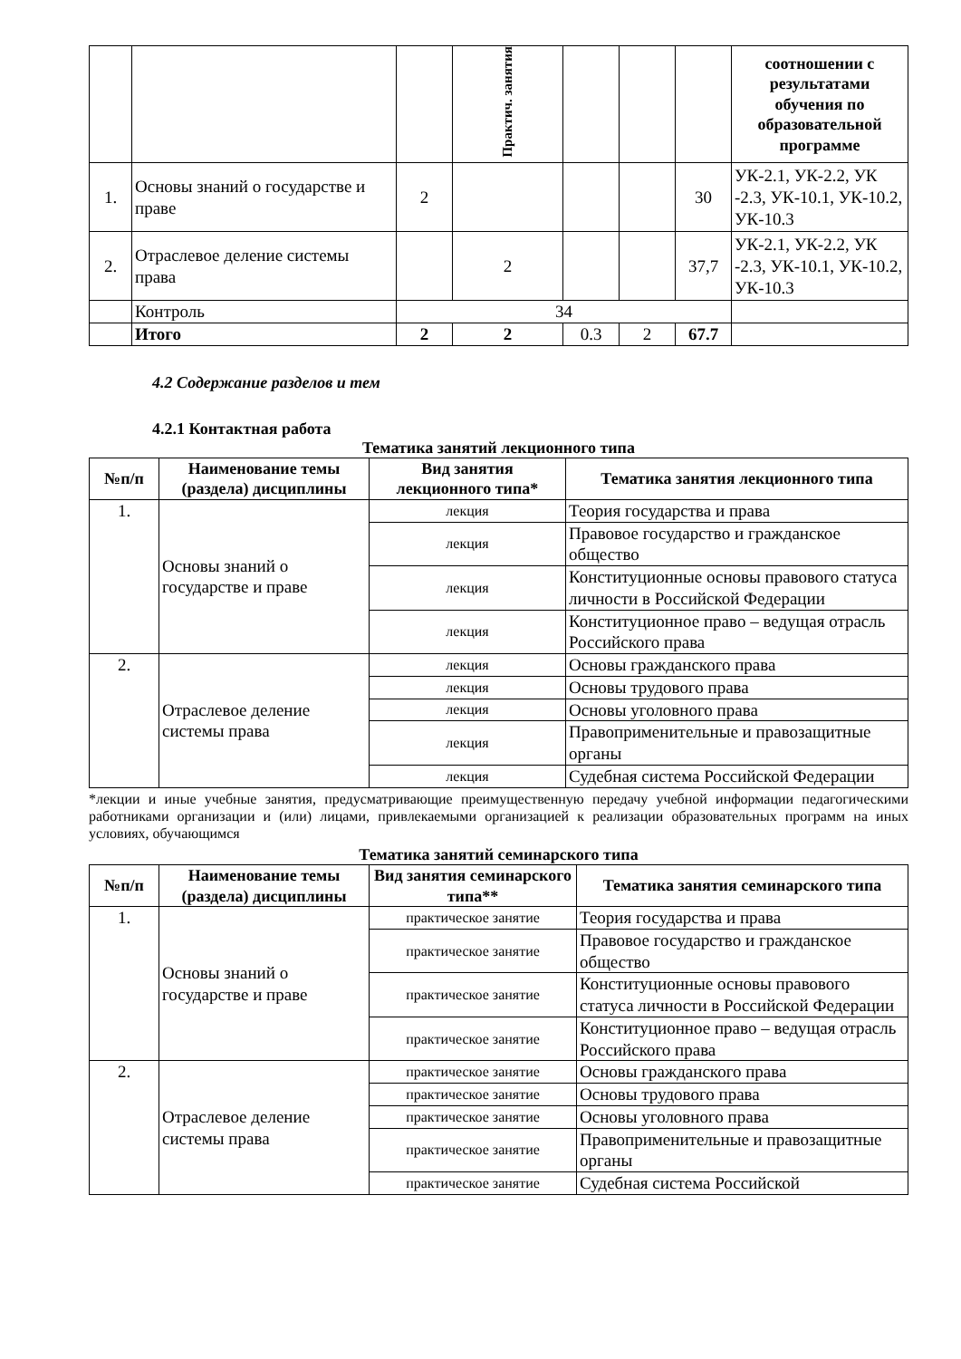| | | | Практич. занятия | | | | соотношении с результатами обучения по образовательной программе |
| 1. | Основы знаний о государстве и праве | 2 | | | | 30 | УК-2.1, УК-2.2, УК -2.3, УК-10.1, УК-10.2, УК-10.3 |
| 2. | Отраслевое деление системы права | | 2 | | | 37,7 | УК-2.1, УК-2.2, УК -2.3, УК-10.1, УК-10.2, УК-10.3 |
| | Контроль | 34 | | | | | |
| | Итого | 2 | 2 | 0.3 | 2 | 67.7 | |
4.2 Содержание разделов и тем
4.2.1 Контактная работа
Тематика занятий лекционного типа
| №п/п | Наименование темы (раздела) дисциплины | Вид занятия лекционного типа* | Тематика занятия лекционного типа |
| --- | --- | --- | --- |
| 1. | Основы знаний о государстве и праве | лекция | Теория государства и права |
| | | лекция | Правовое государство и гражданское общество |
| | | лекция | Конституционные основы правового статуса личности в Российской Федерации |
| | | лекция | Конституционное право – ведущая отрасль Российского права |
| 2. | Отраслевое деление системы права | лекция | Основы гражданского права |
| | | лекция | Основы трудового права |
| | | лекция | Основы уголовного права |
| | | лекция | Правоприменительные и правозащитные органы |
| | | лекция | Судебная система Российской Федерации |
*лекции и иные учебные занятия, предусматривающие преимущественную передачу учебной информации педагогическими работниками организации и (или) лицами, привлекаемыми организацией к реализации образовательных программ на иных условиях, обучающимся
Тематика занятий семинарского типа
| №п/п | Наименование темы (раздела) дисциплины | Вид занятия семинарского типа** | Тематика занятия семинарского типа |
| --- | --- | --- | --- |
| 1. | Основы знаний о государстве и праве | практическое занятие | Теория государства и права |
| | | практическое занятие | Правовое государство и гражданское общество |
| | | практическое занятие | Конституционные основы правового статуса личности в Российской Федерации |
| | | практическое занятие | Конституционное право – ведущая отрасль Российского права |
| 2. | Отраслевое деление системы права | практическое занятие | Основы гражданского права |
| | | практическое занятие | Основы трудового права |
| | | практическое занятие | Основы уголовного права |
| | | практическое занятие | Правоприменительные и правозащитные органы |
| | | практическое занятие | Судебная система Российской |